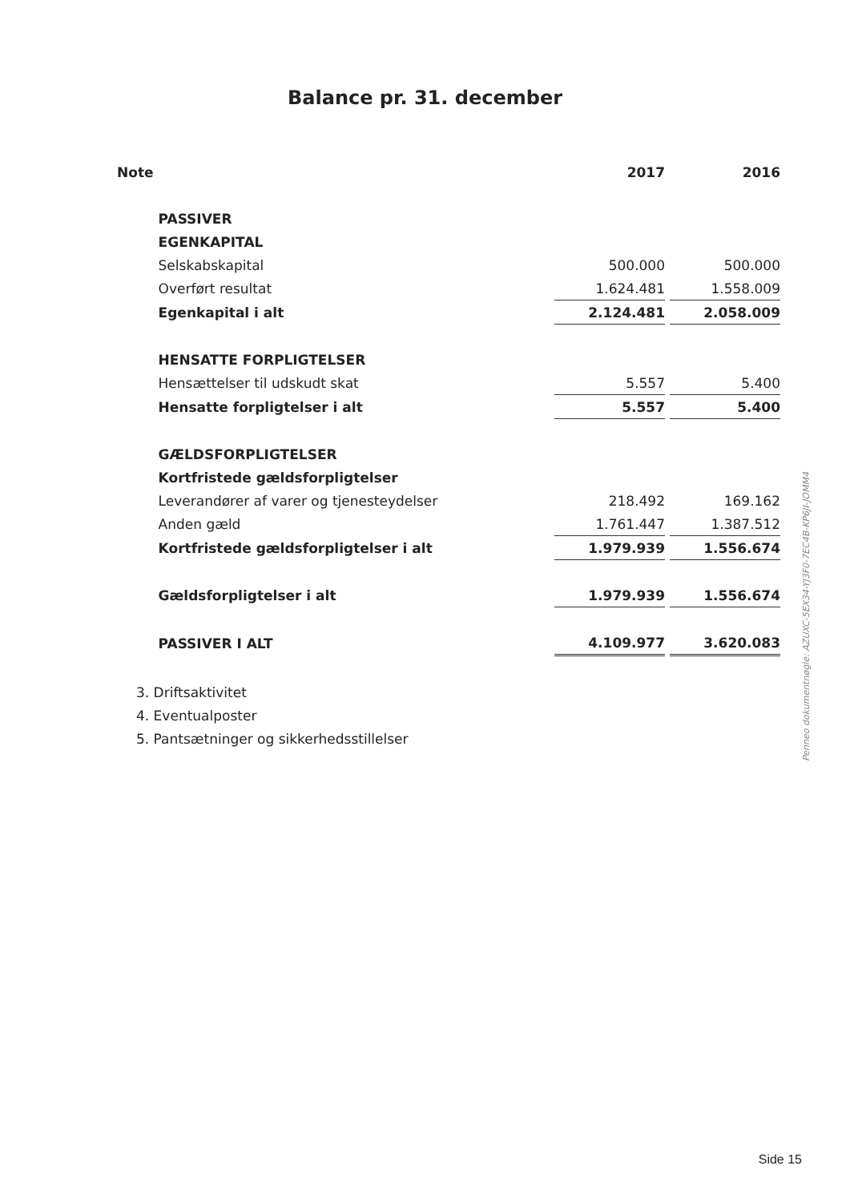Balance pr. 31. december
| Note | | 2017 | 2016 |
| --- | --- | --- | --- |
| | PASSIVER | | |
| | EGENKAPITAL | | |
| | Selskabskapital | 500.000 | 500.000 |
| | Overført resultat | 1.624.481 | 1.558.009 |
| | Egenkapital i alt | 2.124.481 | 2.058.009 |
| | HENSATTE FORPLIGTELSER | | |
| | Hensættelser til udskudt skat | 5.557 | 5.400 |
| | Hensatte forpligtelser i alt | 5.557 | 5.400 |
| | GÆLDSFORPLIGTELSER | | |
| | Kortfristede gældsforpligtelser | | |
| | Leverandører af varer og tjenesteydelser | 218.492 | 169.162 |
| | Anden gæld | 1.761.447 | 1.387.512 |
| | Kortfristede gældsforpligtelser i alt | 1.979.939 | 1.556.674 |
| | Gældsforpligtelser i alt | 1.979.939 | 1.556.674 |
| | PASSIVER I ALT | 4.109.977 | 3.620.083 |
3. Driftsaktivitet
4. Eventualposter
5. Pantsætninger og sikkerhedsstillelser
Penneo dokumentnøgle: AZUXC-5EX34-YJ3F0-7EC4B-KP6JI-JOMM4
Side 15